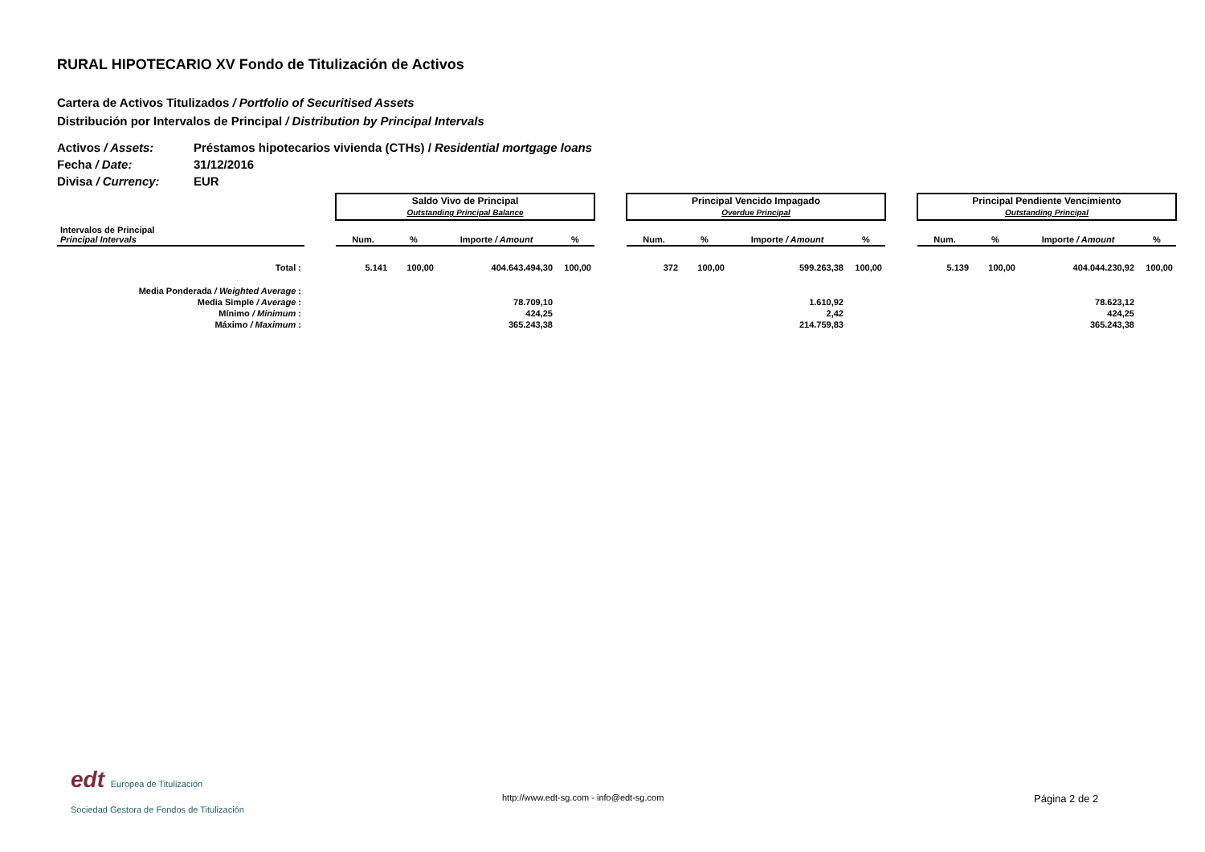RURAL HIPOTECARIO XV Fondo de Titulización de Activos
Cartera de Activos Titulizados / Portfolio of Securitised Assets
Distribución por Intervalos de Principal / Distribution by Principal Intervals
| Activos / Assets: | Préstamos hipotecarios vivienda (CTHs) / Residential mortgage loans |
| Fecha / Date: | 31/12/2016 |
| Divisa / Currency: | EUR |
| | | Saldo Vivo de Principal Outstanding Principal Balance | | | | | Principal Vencido Impagado Overdue Principal | | | | | Principal Pendiente Vencimiento Outstanding Principal | | | |
| --- | --- | --- | --- | --- | --- | --- | --- | --- | --- | --- | --- | --- | --- | --- | --- |
| Intervalos de Principal Principal Intervals | | Num. | % | Importe / Amount | % | | Num. | % | Importe / Amount | % | | Num. | % | Importe / Amount | % |
| Total : | | 5.141 | 100,00 | 404.643.494,30 | 100,00 | | 372 | 100,00 | 599.263,38 | 100,00 | | 5.139 | 100,00 | 404.044.230,92 | 100,00 |
| Media Ponderada / Weighted Average : | | | | | | | | | | | | | | | |
| Media Simple / Average : | | | | 78.709,10 | | | | | 1.610,92 | | | | | 78.623,12 | |
| Mínimo / Minimum : | | | | 424,25 | | | | | 2,42 | | | | | 424,25 | |
| Máximo / Maximum : | | | | 365.243,38 | | | | | 214.759,83 | | | | | 365.243,38 | |
edt Europea de Titulización
Sociedad Gestora de Fondos de Titulización
http://www.edt-sg.com - info@edt-sg.com
Página 2 de 2